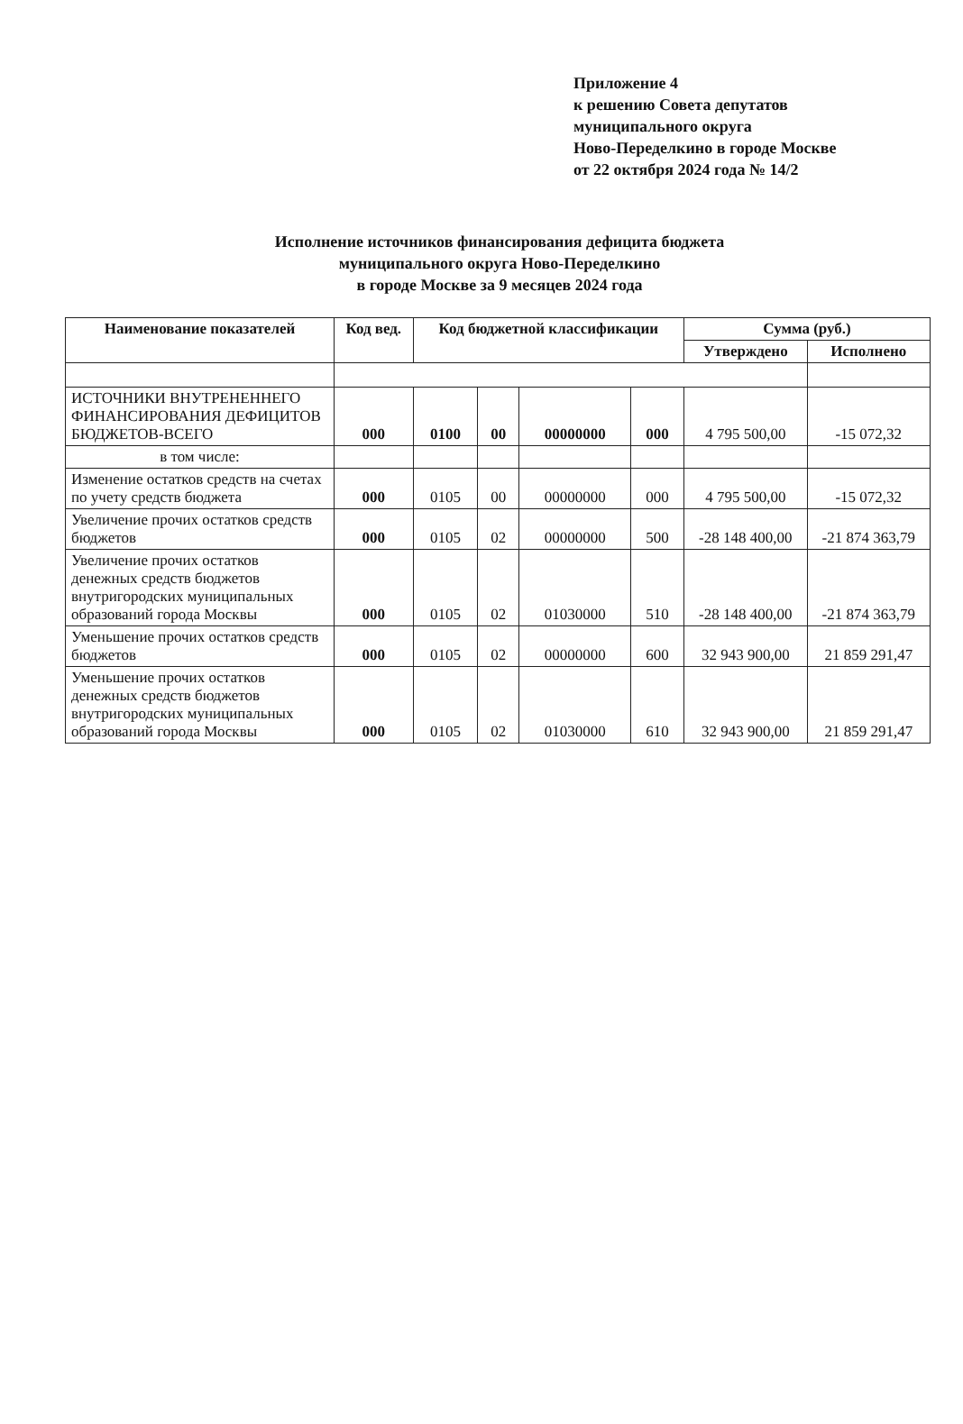Приложение 4
к решению Совета депутатов
муниципального округа
Ново-Переделкино в городе Москве
от 22 октября 2024 года № 14/2
Исполнение источников финансирования дефицита бюджета
муниципального округа Ново-Переделкино
в городе Москве за 9 месяцев 2024 года
| Наименование показателей | Код вед. | Код бюджетной классификации | | | | Сумма (руб.) | |
| --- | --- | --- | --- | --- | --- | --- | --- |
| | | | | | | Утверждено | Исполнено |
| ИСТОЧНИКИ ВНУТРЕНЕННЕГО ФИНАНСИРОВАНИЯ ДЕФИЦИТОВ БЮДЖЕТОВ-ВСЕГО | 000 | 0100 | 00 | 00000000 | 000 | 4 795 500,00 | -15 072,32 |
| в том числе: | | | | | | | |
| Изменение остатков средств на счетах по учету средств бюджета | 000 | 0105 | 00 | 00000000 | 000 | 4 795 500,00 | -15 072,32 |
| Увеличение прочих остатков средств бюджетов | 000 | 0105 | 02 | 00000000 | 500 | -28 148 400,00 | -21 874 363,79 |
| Увеличение прочих остатков денежных средств бюджетов внутригородских муниципальных образований города Москвы | 000 | 0105 | 02 | 01030000 | 510 | -28 148 400,00 | -21 874 363,79 |
| Уменьшение прочих остатков средств бюджетов | 000 | 0105 | 02 | 00000000 | 600 | 32 943 900,00 | 21 859 291,47 |
| Уменьшение прочих остатков денежных средств бюджетов внутригородских муниципальных образований города Москвы | 000 | 0105 | 02 | 01030000 | 610 | 32 943 900,00 | 21 859 291,47 |